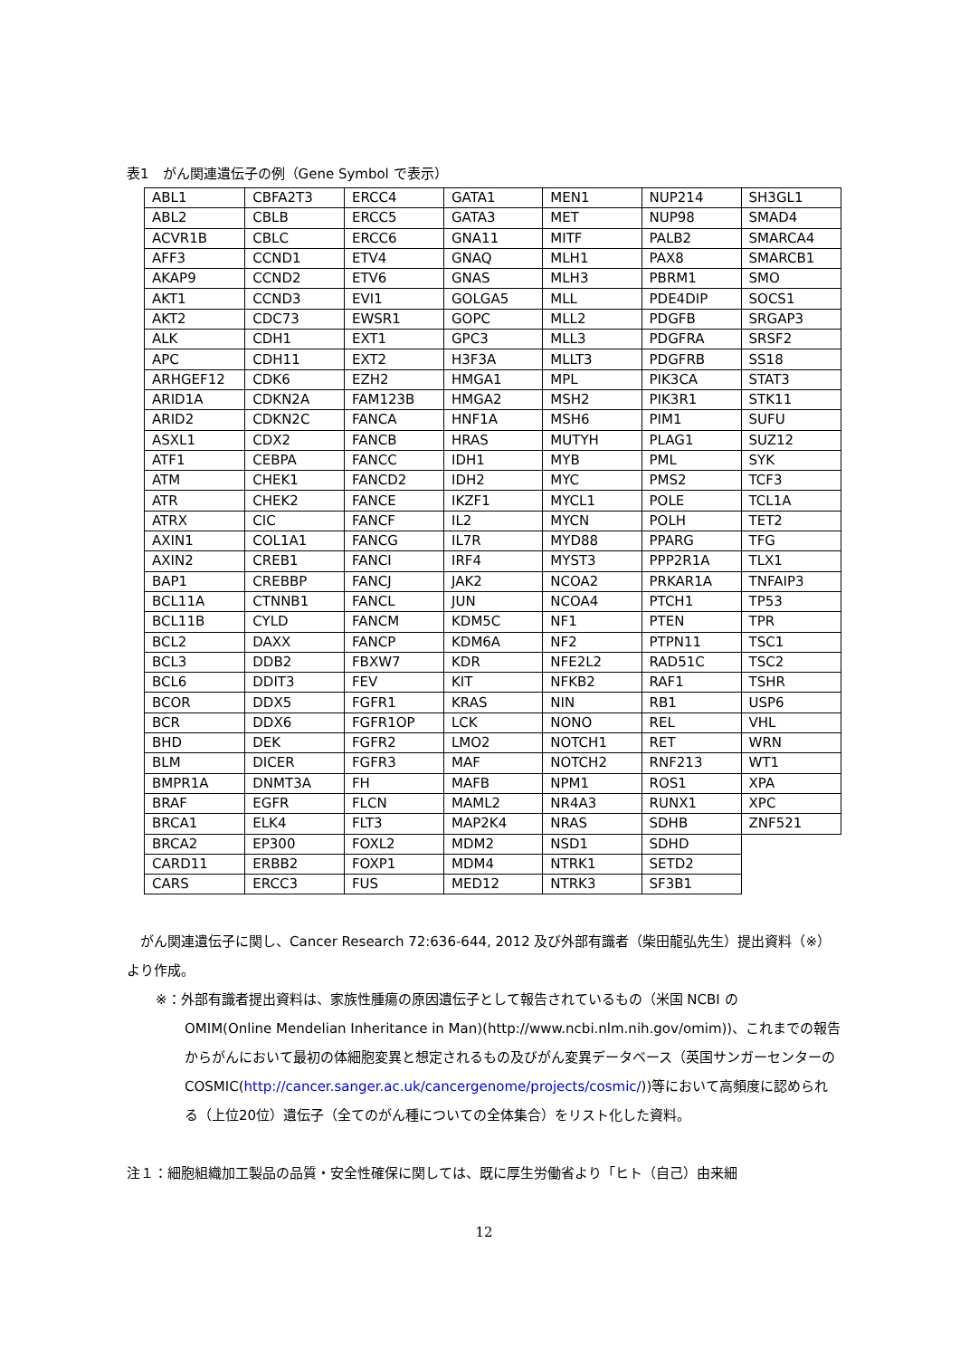表1　がん関連遺伝子の例（Gene Symbol で表示）
| ABL1 | CBFA2T3 | ERCC4 | GATA1 | MEN1 | NUP214 | SH3GL1 |
| ABL2 | CBLB | ERCC5 | GATA3 | MET | NUP98 | SMAD4 |
| ACVR1B | CBLC | ERCC6 | GNA11 | MITF | PALB2 | SMARCA4 |
| AFF3 | CCND1 | ETV4 | GNAQ | MLH1 | PAX8 | SMARCB1 |
| AKAP9 | CCND2 | ETV6 | GNAS | MLH3 | PBRM1 | SMO |
| AKT1 | CCND3 | EVI1 | GOLGA5 | MLL | PDE4DIP | SOCS1 |
| AKT2 | CDC73 | EWSR1 | GOPC | MLL2 | PDGFB | SRGAP3 |
| ALK | CDH1 | EXT1 | GPC3 | MLL3 | PDGFRA | SRSF2 |
| APC | CDH11 | EXT2 | H3F3A | MLLT3 | PDGFRB | SS18 |
| ARHGEF12 | CDK6 | EZH2 | HMGA1 | MPL | PIK3CA | STAT3 |
| ARID1A | CDKN2A | FAM123B | HMGA2 | MSH2 | PIK3R1 | STK11 |
| ARID2 | CDKN2C | FANCA | HNF1A | MSH6 | PIM1 | SUFU |
| ASXL1 | CDX2 | FANCB | HRAS | MUTYH | PLAG1 | SUZ12 |
| ATF1 | CEBPA | FANCC | IDH1 | MYB | PML | SYK |
| ATM | CHEK1 | FANCD2 | IDH2 | MYC | PMS2 | TCF3 |
| ATR | CHEK2 | FANCE | IKZF1 | MYCL1 | POLE | TCL1A |
| ATRX | CIC | FANCF | IL2 | MYCN | POLH | TET2 |
| AXIN1 | COL1A1 | FANCG | IL7R | MYD88 | PPARG | TFG |
| AXIN2 | CREB1 | FANCI | IRF4 | MYST3 | PPP2R1A | TLX1 |
| BAP1 | CREBBP | FANCJ | JAK2 | NCOA2 | PRKAR1A | TNFAIP3 |
| BCL11A | CTNNB1 | FANCL | JUN | NCOA4 | PTCH1 | TP53 |
| BCL11B | CYLD | FANCM | KDM5C | NF1 | PTEN | TPR |
| BCL2 | DAXX | FANCP | KDM6A | NF2 | PTPN11 | TSC1 |
| BCL3 | DDB2 | FBXW7 | KDR | NFE2L2 | RAD51C | TSC2 |
| BCL6 | DDIT3 | FEV | KIT | NFKB2 | RAF1 | TSHR |
| BCOR | DDX5 | FGFR1 | KRAS | NIN | RB1 | USP6 |
| BCR | DDX6 | FGFR1OP | LCK | NONO | REL | VHL |
| BHD | DEK | FGFR2 | LMO2 | NOTCH1 | RET | WRN |
| BLM | DICER | FGFR3 | MAF | NOTCH2 | RNF213 | WT1 |
| BMPR1A | DNMT3A | FH | MAFB | NPM1 | ROS1 | XPA |
| BRAF | EGFR | FLCN | MAML2 | NR4A3 | RUNX1 | XPC |
| BRCA1 | ELK4 | FLT3 | MAP2K4 | NRAS | SDHB | ZNF521 |
| BRCA2 | EP300 | FOXL2 | MDM2 | NSD1 | SDHD | |
| CARD11 | ERBB2 | FOXP1 | MDM4 | NTRK1 | SETD2 | |
| CARS | ERCC3 | FUS | MED12 | NTRK3 | SF3B1 | |
　がん関連遺伝子に関し、Cancer Research 72:636-644, 2012 及び外部有識者（柴田龍弘先生）提出資料（※）より作成。
※：外部有識者提出資料は、家族性腫瘍の原因遺伝子として報告されているもの（米国 NCBI の
OMIM(Online Mendelian Inheritance in Man)(http://www.ncbi.nlm.nih.gov/omim))、これまでの報告からがんにおいて最初の体細胞変異と想定されるもの及びがん変異データベース（英国サンガーセンターの
COSMIC(http://cancer.sanger.ac.uk/cancergenome/projects/cosmic/))等において高頻度に認められる（上位20位）遺伝子（全てのがん種についての全体集合）をリスト化した資料。
注１：細胞組織加工製品の品質・安全性確保に関しては、既に厚生労働省より「ヒト（自己）由来細
12